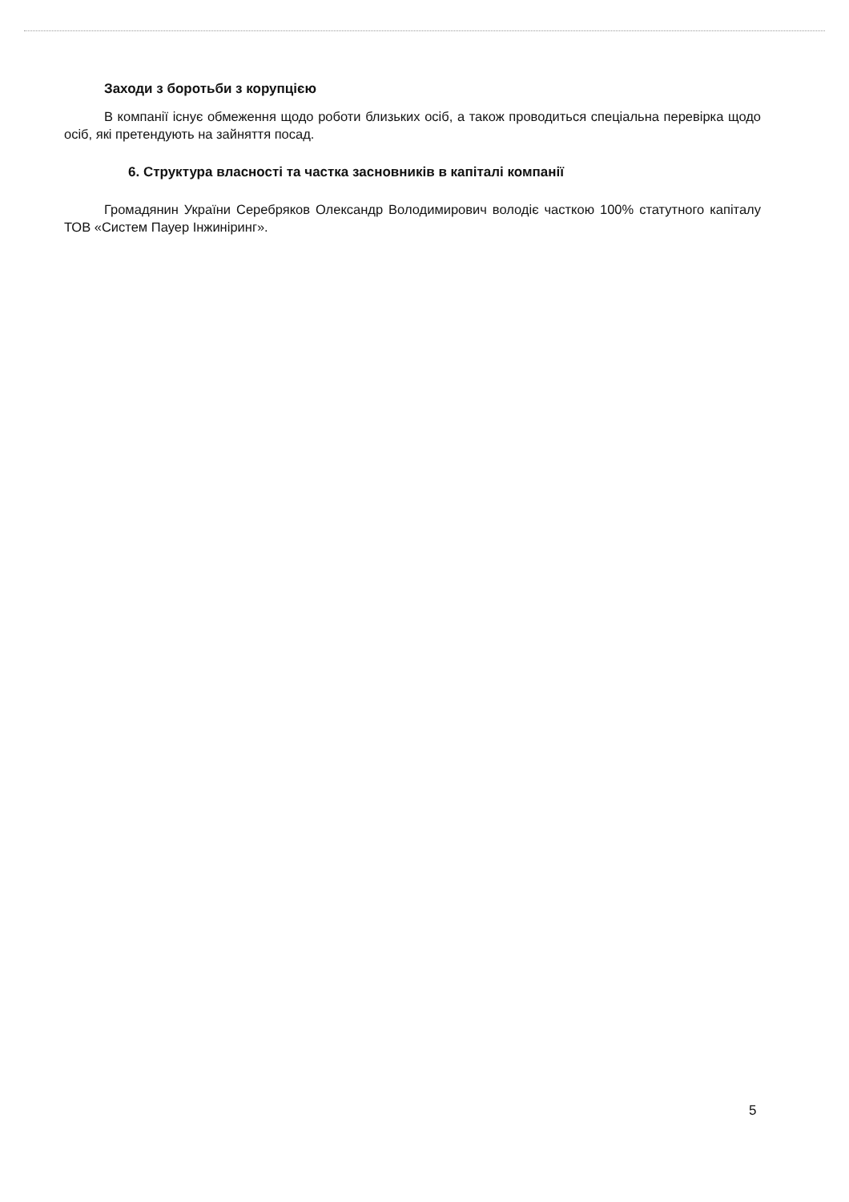Заходи з боротьби з корупцією
В компанії існує обмеження щодо роботи близьких осіб, а також проводиться спеціальна перевірка щодо осіб, які претендують на зайняття посад.
6. Структура власності та частка засновників в капіталі компанії
Громадянин України Серебряков Олександр Володимирович володіє часткою 100% статутного капіталу ТОВ «Систем Пауер Інжиніринг».
5